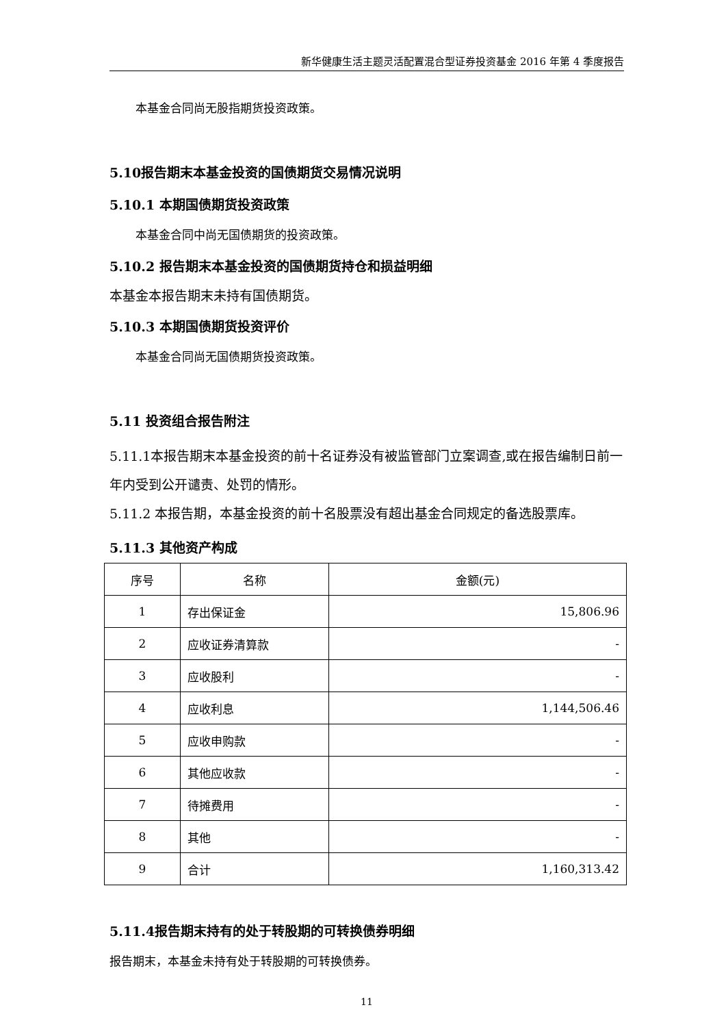新华健康生活主题灵活配置混合型证券投资基金 2016 年第 4 季度报告
本基金合同尚无股指期货投资政策。
5.10报告期末本基金投资的国债期货交易情况说明
5.10.1 本期国债期货投资政策
本基金合同中尚无国债期货的投资政策。
5.10.2 报告期末本基金投资的国债期货持仓和损益明细
本基金本报告期末未持有国债期货。
5.10.3 本期国债期货投资评价
本基金合同尚无国债期货投资政策。
5.11 投资组合报告附注
5.11.1本报告期末本基金投资的前十名证券没有被监管部门立案调查,或在报告编制日前一年内受到公开谴责、处罚的情形。
5.11.2 本报告期，本基金投资的前十名股票没有超出基金合同规定的备选股票库。
5.11.3 其他资产构成
| 序号 | 名称 | 金额(元) |
| --- | --- | --- |
| 1 | 存出保证金 | 15,806.96 |
| 2 | 应收证券清算款 | - |
| 3 | 应收股利 | - |
| 4 | 应收利息 | 1,144,506.46 |
| 5 | 应收申购款 | - |
| 6 | 其他应收款 | - |
| 7 | 待摊费用 | - |
| 8 | 其他 | - |
| 9 | 合计 | 1,160,313.42 |
5.11.4报告期末持有的处于转股期的可转换债券明细
报告期末，本基金未持有处于转股期的可转换债券。
11